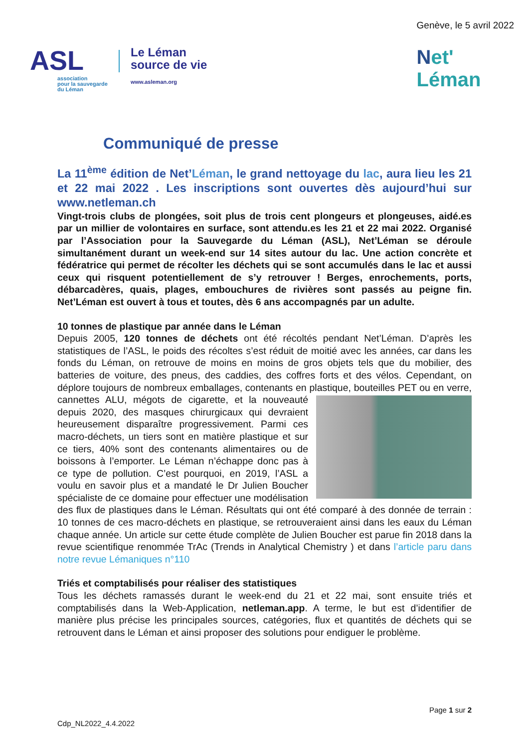ASL
association
pour la sauvegarde
du Léman
Le Léman
source de vie
www.asleman.org
Genève, le 5 avril 2022
Net'
Léman
Communiqué de presse
La 11<sup>ème</sup> édition de Net’Léman, le grand nettoyage du lac, aura lieu les 21 et 22 mai 2022 . Les inscriptions sont ouvertes dès aujourd’hui sur www.netleman.ch
Vingt-trois clubs de plongées, soit plus de trois cent plongeurs et plongeuses, aidé.es par un millier de volontaires en surface, sont attendu.es les 21 et 22 mai 2022. Organisé par l’Association pour la Sauvegarde du Léman (ASL), Net’Léman se déroule simultanément durant un week-end sur 14 sites autour du lac. Une action concrète et fédératrice qui permet de récolter les déchets qui se sont accumulés dans le lac et aussi ceux qui risquent potentiellement de s’y retrouver ! Berges, enrochements, ports, débarcadères, quais, plages, embouchures de rivières sont passés au peigne fin. Net’Léman est ouvert à tous et toutes, dès 6 ans accompagnés par un adulte.
10 tonnes de plastique par année dans le Léman
Depuis 2005, 120 tonnes de déchets ont été récoltés pendant Net’Léman. D’après les statistiques de l’ASL, le poids des récoltes s’est réduit de moitié avec les années, car dans les fonds du Léman, on retrouve de moins en moins de gros objets tels que du mobilier, des batteries de voiture, des pneus, des caddies, des coffres forts et des vélos. Cependant, on déplore toujours de nombreux emballages, contenants en plastique, bouteilles PET ou en verre, cannettes ALU, mégots de cigarette, et la
nouveauté depuis 2020, des masques chirurgicaux qui devraient heureusement disparaître progressivement. Parmi ces macro-déchets, un tiers sont en matière plastique et sur ce tiers, 40% sont des contenants alimentaires ou de boissons à l’emporter. Le Léman n’échappe donc pas à ce type de pollution. C’est pourquoi, en 2019, l’ASL a voulu en savoir plus et a mandaté le Dr Julien Boucher spécialiste de ce domaine pour effectuer une modélisation des flux de plastiques dans le Léman. Résultats qui ont été comparé à des donnée de terrain : 10 tonnes de ces macro-déchets en plastique, se retrouveraient ainsi dans les eaux du Léman chaque année. Un article sur cette étude complète de Julien Boucher est parue fin 2018 dans la revue scientifique renommée TrAc (Trends in Analytical Chemistry ) et dans l’article paru dans notre revue Lémaniques n°110
Triés et comptabilisés pour réaliser des statistiques
Tous les déchets ramassés durant le week-end du 21 et 22 mai, sont ensuite triés et comptabilisés dans la Web-Application, netleman.app. A terme, le but est d’identifier de manière plus précise les principales sources, catégories, flux et quantités de déchets qui se retrouvent dans le Léman et ainsi proposer des solutions pour endiguer le problème.
Page 1 sur 2
Cdp_NL2022_4.4.2022